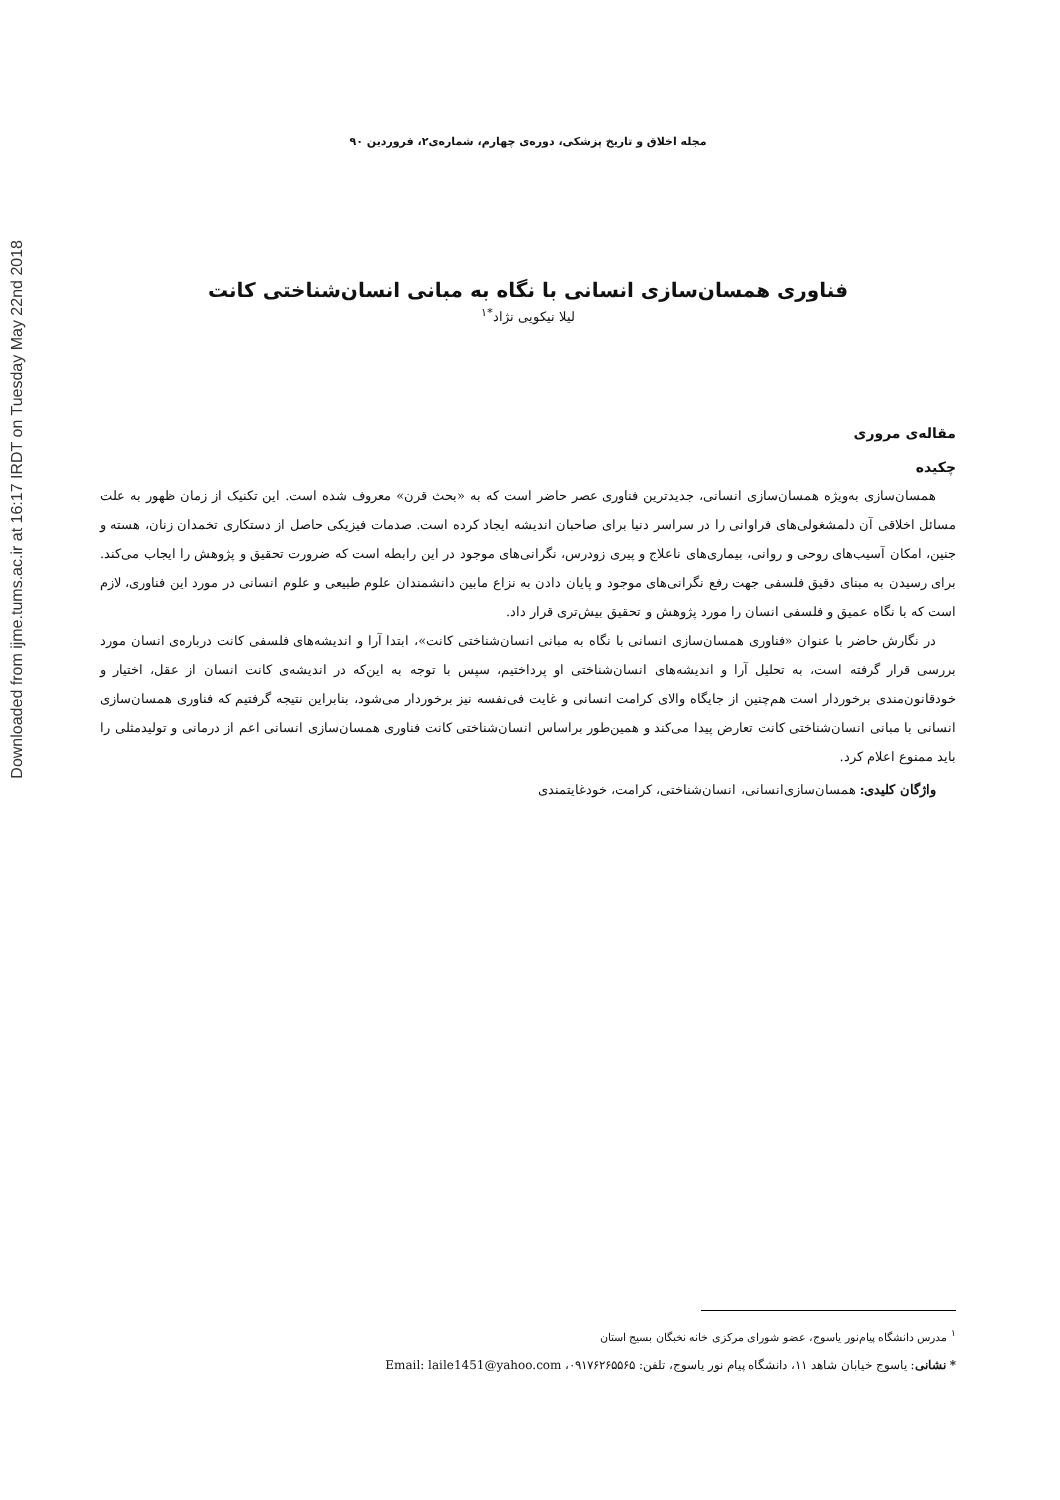Downloaded from ijme.tums.ac.ir at 16:17 IRDT on Tuesday May 22nd 2018
مجله اخلاق و تاریخ پزشکی، دوره‌ی چهارم، شماره‌ی۲، فروردین ۹۰
فناوری همسان‌سازی انسانی با نگاه به مبانی انسان‌شناختی کانت
لیلا نیکویی نژاد<sup>*۱</sup>
مقاله‌ی مروری
چکیده
همسان‌سازی به‌ویژه همسان‌سازی انسانی، جدیدترین فناوری عصر حاضر است که به «بحث قرن» معروف شده است. این تکنیک از زمان ظهور به علت مسائل اخلاقی آن دلمشغولی‌های فراوانی را در سراسر دنیا برای صاحبان اندیشه ایجاد کرده است. صدمات فیزیکی حاصل از دستکاری تخمدان زنان، هسته و جنین، امکان آسیب‌های روحی و روانی، بیماری‌های ناعلاج و پیری زودرس، نگرانی‌های موجود در این رابطه است که ضرورت تحقیق و پژوهش را ایجاب می‌کند. برای رسیدن به مبنای دقیق فلسفی جهت رفع نگرانی‌های موجود و پایان دادن به نزاع مابین دانشمندان علوم طبیعی و علوم انسانی در مورد این فناوری، لازم است که با نگاه عمیق و فلسفی انسان را مورد پژوهش و تحقیق بیش‌تری قرار داد.
در نگارش حاضر با عنوان «فناوری همسان‌سازی انسانی با نگاه به مبانی انسان‌شناختی کانت»، ابتدا آرا و اندیشه‌های فلسفی کانت درباره‌ی انسان مورد بررسی قرار گرفته است، به تحلیل آرا و اندیشه‌های انسان‌شناختی او پرداختیم، سپس با توجه به این‌که در اندیشه‌ی کانت انسان از عقل، اختیار و خودقانون‌مندی برخوردار است هم‌چنین از جایگاه والای کرامت انسانی و غایت فی‌نفسه نیز برخوردار می‌شود، بنابراین نتیجه گرفتیم که فناوری همسان‌سازی انسانی با مبانی انسان‌شناختی کانت تعارض پیدا می‌کند و همین‌طور براساس انسان‌شناختی کانت فناوری همسان‌سازی انسانی اعم از درمانی و تولیدمثلی را باید ممنوع اعلام کرد.
واژگان کلیدی: همسان‌سازی‌انسانی، انسان‌شناختی، کرامت، خودغایتمندی
<sup>۱</sup> مدرس دانشگاه پیام‌نور یاسوج، عضو شورای مرکزی خانه نخبگان بسیج استان
* نشانی: یاسوج خیابان شاهد ۱۱، دانشگاه پیام نور یاسوج، تلفن: ۰۹۱۷۶۲۶۵۵۶۵، Email: laile1451@yahoo.com